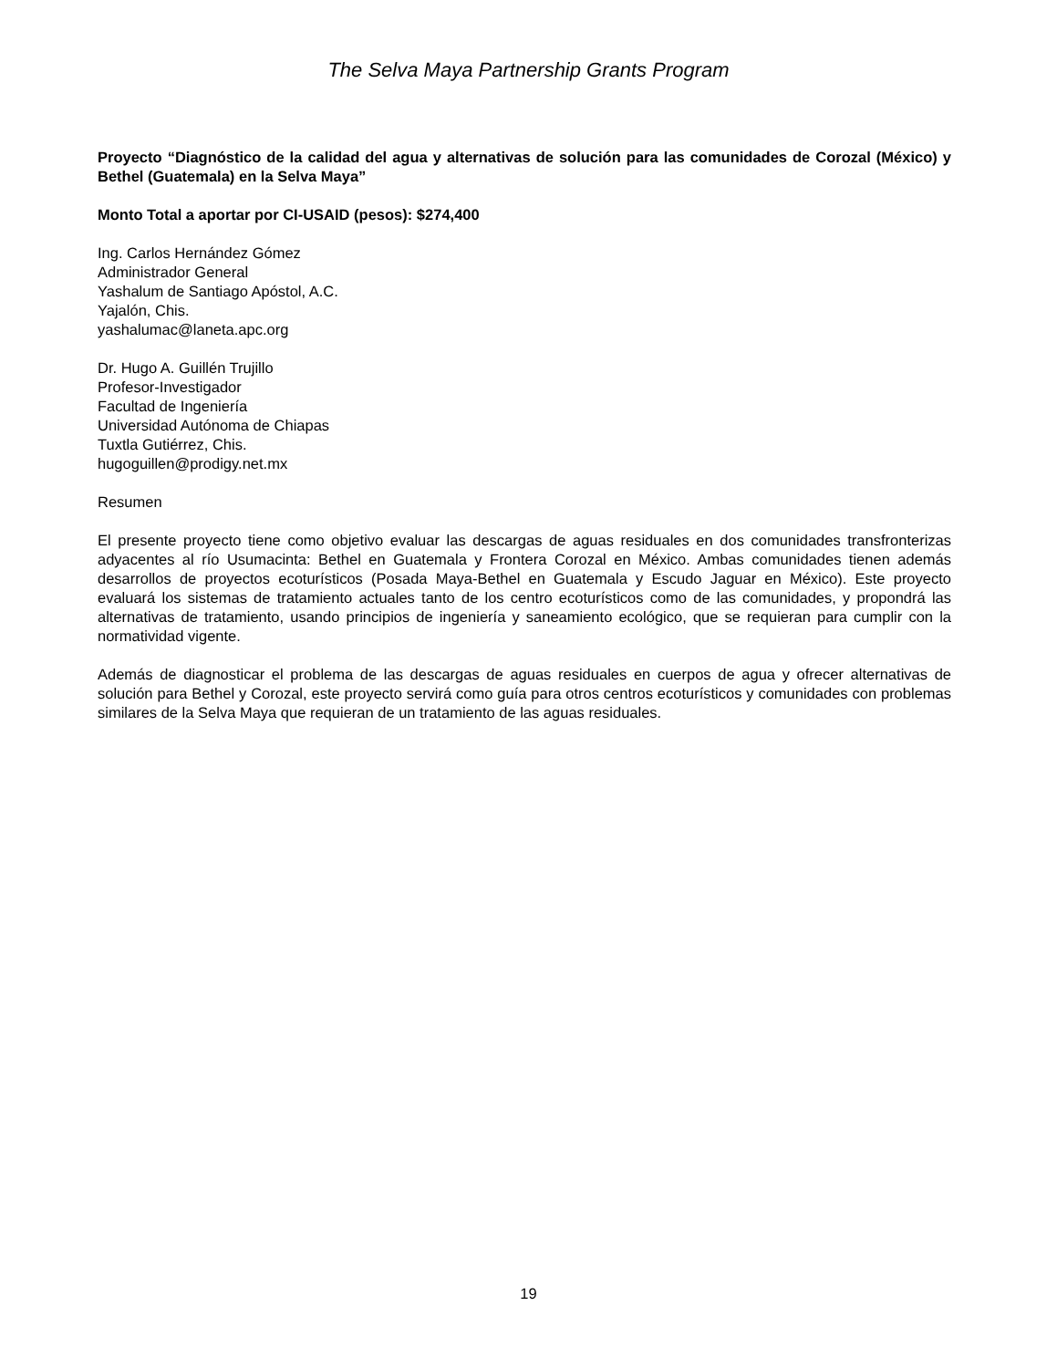The Selva Maya Partnership Grants Program
Proyecto “Diagnóstico de la calidad del agua y alternativas de solución para las comunidades de Corozal (México) y Bethel (Guatemala) en la Selva Maya”
Monto Total a aportar por CI-USAID (pesos): $274,400
Ing. Carlos Hernández Gómez
Administrador General
Yashalum de Santiago Apóstol, A.C.
Yajalón, Chis.
yashalumac@laneta.apc.org
Dr. Hugo A. Guillén Trujillo
Profesor-Investigador
Facultad de Ingeniería
Universidad Autónoma de Chiapas
Tuxtla Gutiérrez, Chis.
hugoguillen@prodigy.net.mx
Resumen
El presente proyecto tiene como objetivo evaluar las descargas de aguas residuales en dos comunidades transfronterizas adyacentes al río Usumacinta: Bethel en Guatemala y Frontera Corozal en México. Ambas comunidades tienen además desarrollos de proyectos ecoturísticos (Posada Maya-Bethel en Guatemala y Escudo Jaguar en México). Este proyecto evaluará los sistemas de tratamiento actuales tanto de los centro ecoturísticos como de las comunidades, y propondrá las alternativas de tratamiento, usando principios de ingeniería y saneamiento ecológico, que se requieran para cumplir con la normatividad vigente.
Además de diagnosticar el problema de las descargas de aguas residuales en cuerpos de agua y ofrecer alternativas de solución para Bethel y Corozal, este proyecto servirá como guía para otros centros ecoturísticos y comunidades con problemas similares de la Selva Maya que requieran de un tratamiento de las aguas residuales.
19